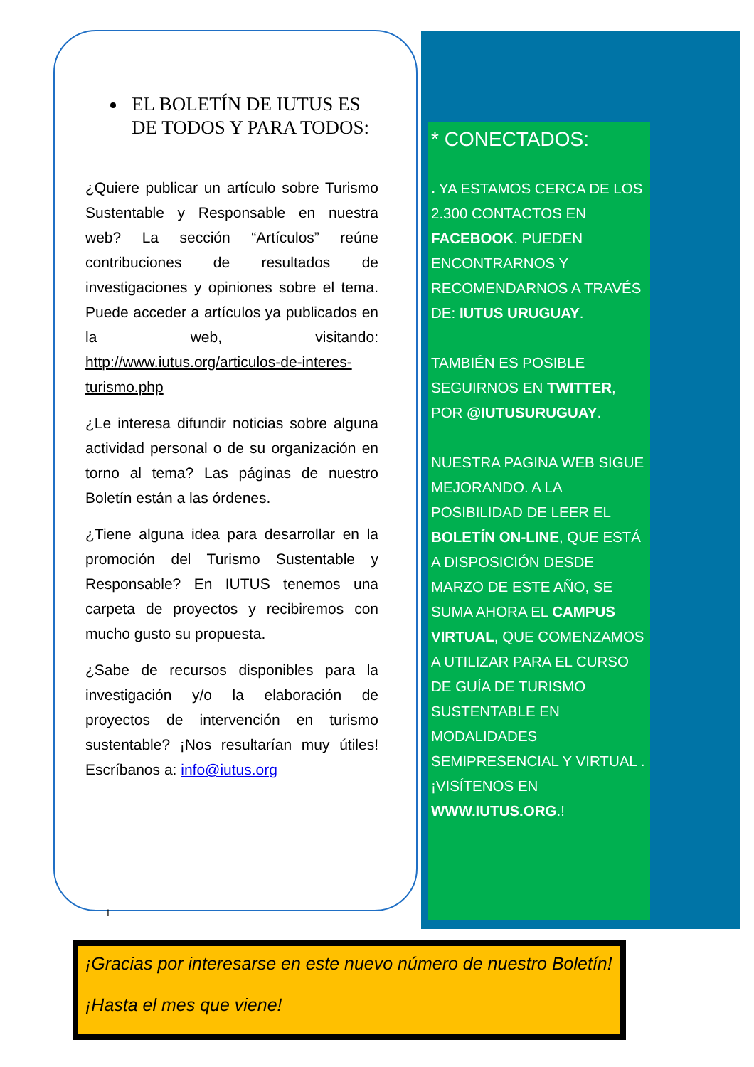EL BOLETÍN DE IUTUS ES DE TODOS Y PARA TODOS:
¿Quiere publicar un artículo sobre Turismo Sustentable y Responsable en nuestra web? La sección “Artículos” reúne contribuciones de resultados de investigaciones y opiniones sobre el tema. Puede acceder a artículos ya publicados en la web, visitando: http://www.iutus.org/articulos-de-interes-turismo.php
¿Le interesa difundir noticias sobre alguna actividad personal o de su organización en torno al tema? Las páginas de nuestro Boletín están a las órdenes.
¿Tiene alguna idea para desarrollar en la promoción del Turismo Sustentable y Responsable? En IUTUS tenemos una carpeta de proyectos y recibiremos con mucho gusto su propuesta.
¿Sabe de recursos disponibles para la investigación y/o la elaboración de proyectos de intervención en turismo sustentable? ¡Nos resultarían muy útiles! Escríbanos a: info@iutus.org
* CONECTADOS:
. YA ESTAMOS CERCA DE LOS 2.300 CONTACTOS EN FACEBOOK. PUEDEN ENCONTRARNOS Y RECOMENDARNOS A TRAVÉS DE: IUTUS URUGUAY.
TAMBIÉN ES POSIBLE SEGUIRNOS EN TWITTER, POR @IUTUSURUGUAY.
NUESTRA PAGINA WEB SIGUE MEJORANDO. A LA POSIBILIDAD DE LEER EL BOLETÍN ON-LINE, QUE ESTÁ A DISPOSICIÓN DESDE MARZO DE ESTE AÑO, SE SUMA AHORA EL CAMPUS VIRTUAL, QUE COMENZAMOS A UTILIZAR PARA EL CURSO DE GUÍA DE TURISMO SUSTENTABLE EN MODALIDADES SEMIPRESENCIAL Y VIRTUAL . ¡VISÍTENOS EN WWW.IUTUS.ORG.!
I
¡Gracias por interesarse en este nuevo número de nuestro Boletín!
¡Hasta el mes que viene!